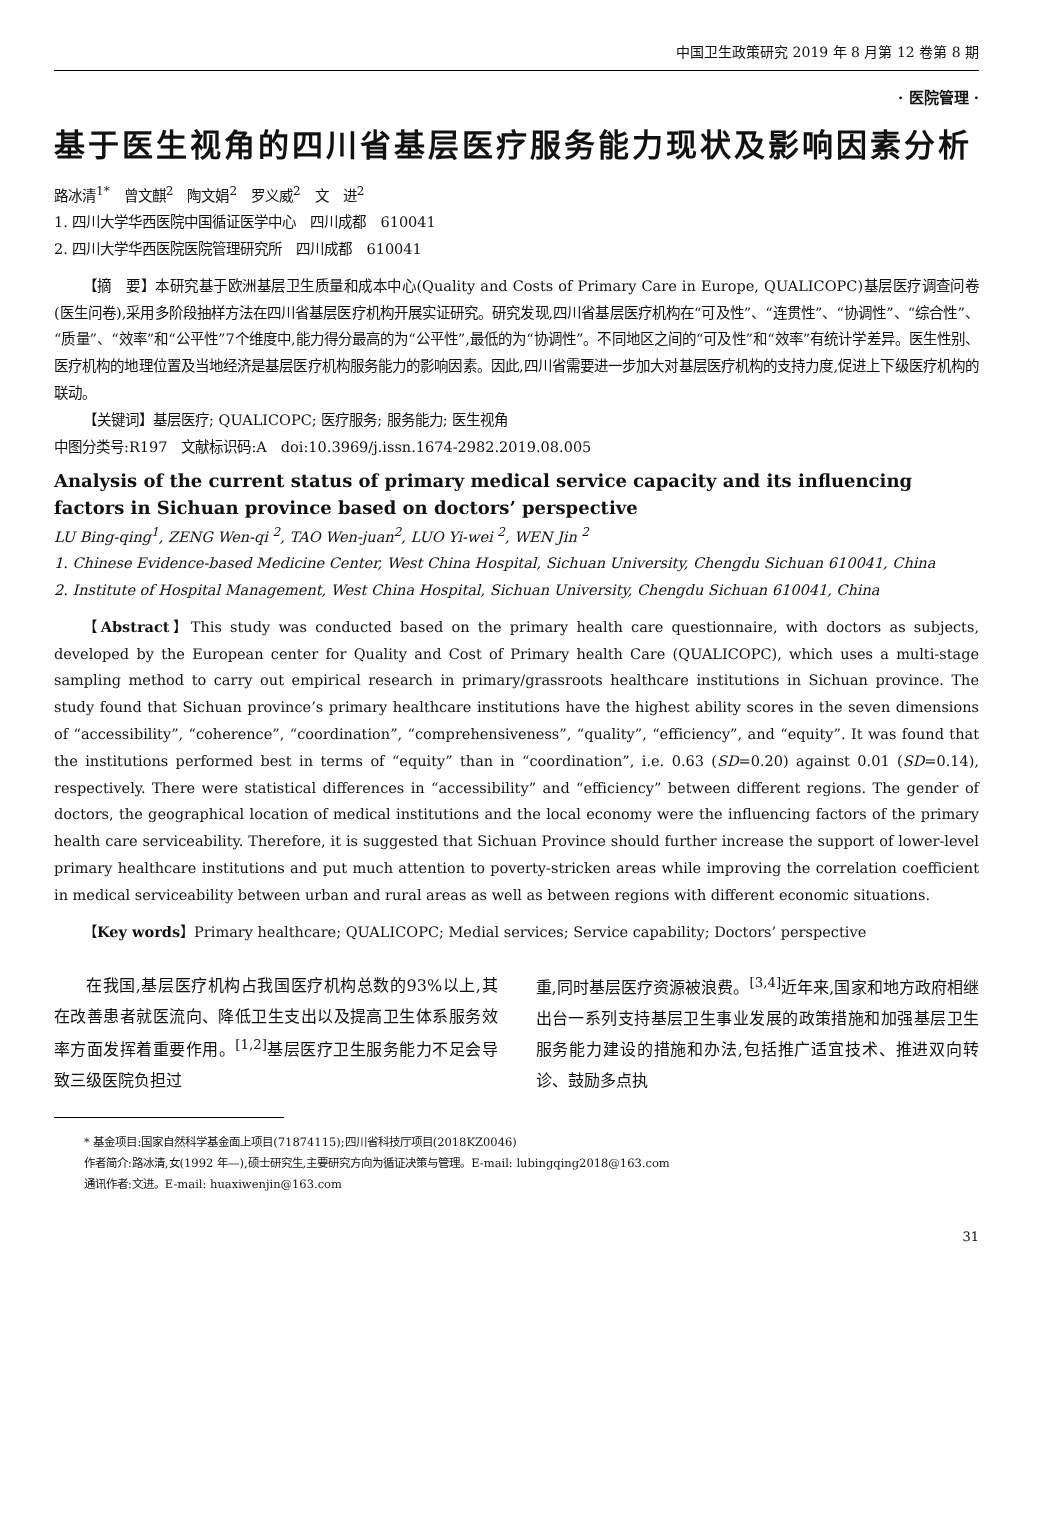中国卫生政策研究 2019 年 8 月第 12 卷第 8 期
· 医院管理 ·
基于医生视角的四川省基层医疗服务能力现状及影响因素分析
路冰清<sup>1*</sup>　曾文麒<sup>2</sup>　陶文娟<sup>2</sup>　罗义威<sup>2</sup>　文　进<sup>2</sup>
1. 四川大学华西医院中国循证医学中心　四川成都　610041
2. 四川大学华西医院医院管理研究所　四川成都　610041
【摘　要】本研究基于欧洲基层卫生质量和成本中心(Quality and Costs of Primary Care in Europe, QUALICOPC)基层医疗调查问卷(医生问卷),采用多阶段抽样方法在四川省基层医疗机构开展实证研究。研究发现,四川省基层医疗机构在“可及性”、“连贯性”、“协调性”、“综合性”、“质量”、“效率”和“公平性”7个维度中,能力得分最高的为“公平性”,最低的为“协调性”。不同地区之间的“可及性”和“效率”有统计学差异。医生性别、医疗机构的地理位置及当地经济是基层医疗机构服务能力的影响因素。因此,四川省需要进一步加大对基层医疗机构的支持力度,促进上下级医疗机构的联动。
【关键词】基层医疗; QUALICOPC; 医疗服务; 服务能力; 医生视角
中图分类号:R197　文献标识码:A　doi:10.3969/j.issn.1674-2982.2019.08.005
Analysis of the current status of primary medical service capacity and its influencing factors in Sichuan province based on doctors’ perspective
LU Bing-qing<sup>1</sup>, ZENG Wen-qi <sup>2</sup>, TAO Wen-juan<sup>2</sup>, LUO Yi-wei <sup>2</sup>, WEN Jin <sup>2</sup>
1. Chinese Evidence-based Medicine Center, West China Hospital, Sichuan University, Chengdu Sichuan 610041, China
2. Institute of Hospital Management, West China Hospital, Sichuan University, Chengdu Sichuan 610041, China
【Abstract】This study was conducted based on the primary health care questionnaire, with doctors as subjects, developed by the European center for Quality and Cost of Primary health Care (QUALICOPC), which uses a multi-stage sampling method to carry out empirical research in primary/grassroots healthcare institutions in Sichuan province. The study found that Sichuan province’s primary healthcare institutions have the highest ability scores in the seven dimensions of “accessibility”, “coherence”, “coordination”, “comprehensiveness”, “quality”, “efficiency”, and “equity”. It was found that the institutions performed best in terms of “equity” than in “coordination”, i.e. 0.63 (SD=0.20) against 0.01 (SD=0.14), respectively. There were statistical differences in “accessibility” and “efficiency” between different regions. The gender of doctors, the geographical location of medical institutions and the local economy were the influencing factors of the primary health care serviceability. Therefore, it is suggested that Sichuan Province should further increase the support of lower-level primary healthcare institutions and put much attention to poverty-stricken areas while improving the correlation coefficient in medical serviceability between urban and rural areas as well as between regions with different economic situations.
【Key words】Primary healthcare; QUALICOPC; Medial services; Service capability; Doctors’ perspective
在我国,基层医疗机构占我国医疗机构总数的93%以上,其在改善患者就医流向、降低卫生支出以及提高卫生体系服务效率方面发挥着重要作用。<sup>[1,2]</sup>基层医疗卫生服务能力不足会导致三级医院负担过
重,同时基层医疗资源被浪费。<sup>[3,4]</sup>近年来,国家和地方政府相继出台一系列支持基层卫生事业发展的政策措施和加强基层卫生服务能力建设的措施和办法,包括推广适宜技术、推进双向转诊、鼓励多点执
* 基金项目:国家自然科学基金面上项目(71874115);四川省科技厅项目(2018KZ0046)
作者简介:路冰清,女(1992 年—),硕士研究生,主要研究方向为循证决策与管理。E-mail: lubingqing2018@163.com
通讯作者:文进。E-mail: huaxiwenjin@163.com
31